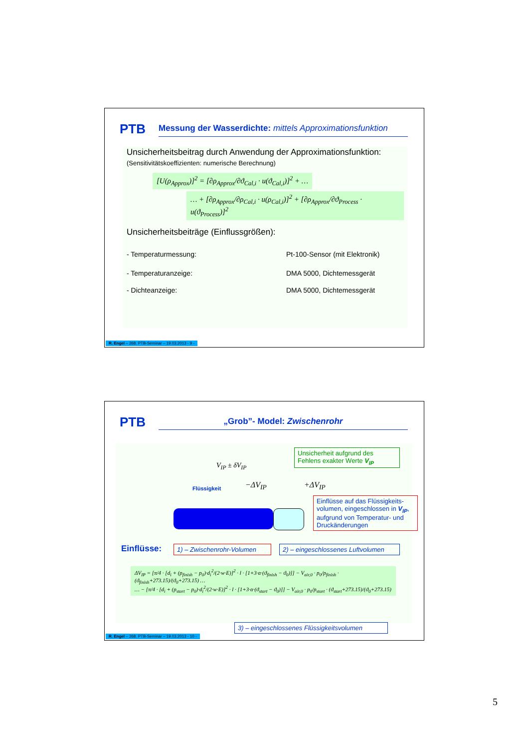PTB
Messung der Wasserdichte: mittels Approximationsfunktion
Unsicherheitsbeitrag durch Anwendung der Approximationsfunktion:
(Sensitivitätskoeffizienten: numerische Berechnung)
[U(ρ<sub>Approx</sub>)]<sup>2</sup> = [∂ρ<sub>Approx</sub>/∂ϑ<sub>Cal,i</sub> · u(ϑ<sub>Cal,i</sub>)]<sup>2</sup> + …
… + [∂ρ<sub>Approx</sub>/∂ρ<sub>Cal,i</sub> · u(ρ<sub>Cal,i</sub>)]<sup>2</sup> + [∂ρ<sub>Approx</sub>/∂ϑ<sub>Process</sub> · u(ϑ<sub>Process</sub>)]<sup>2</sup>
Unsicherheitsbeiträge (Einflussgrößen):
- Temperaturmessung: Pt-100-Sensor (mit Elektronik)
- Temperaturanzeige: DMA 5000, Dichtemessgerät
- Dichteanzeige: DMA 5000, Dichtemessgerät
R. Engel – 268. PTB-Seminar – 19.03.2013 - 9 -
PTB „Grob”- Model: Zwischenrohr
V<sub>IP</sub> ± δV<sub>IP</sub>
Flüssigkeit −ΔV<sub>IP</sub> +ΔV<sub>IP</sub>
Unsicherheit aufgrund des Fehlens exakter Werte V<sub>IP</sub>
Einflüsse auf das Flüssigkeits-volumen, eingeschlossen in V<sub>IP</sub>, aufgrund von Temperatur- und Druckänderungen
Einflüsse:
1) – Zwischenrohr-Volumen
2) – eingeschlossenes Luftvolumen
ΔV<sub>IP</sub> = [π/4 · [d<sub>i</sub> + (p<sub>finish</sub> − p<sub>0</sub>)·d<sub>i</sub><sup>2</sup>/(2·w·E)]<sup>2</sup> · l · [1+3·α·(ϑ<sub>finish</sub> − ϑ<sub>0</sub>)]] − V<sub>air,0</sub> · p<sub>0</sub>/p<sub>finish</sub> · (ϑ<sub>finish</sub>+273.15)/(ϑ<sub>0</sub>+273.15) …
… − [π/4 · [d<sub>i</sub> + (p<sub>start</sub> − p<sub>0</sub>)·d<sub>i</sub><sup>2</sup>/(2·w·E)]<sup>2</sup> · l · [1+3·α·(ϑ<sub>start</sub> − ϑ<sub>0</sub>)]] − V<sub>air,0</sub> · p<sub>0</sub>/p<sub>start</sub> · (ϑ<sub>start</sub>+273.15)/(ϑ<sub>0</sub>+273.15)
3) – eingeschlossenes Flüssigkeitsvolumen
R. Engel – 268. PTB-Seminar – 19.03.2013 - 10 -
5